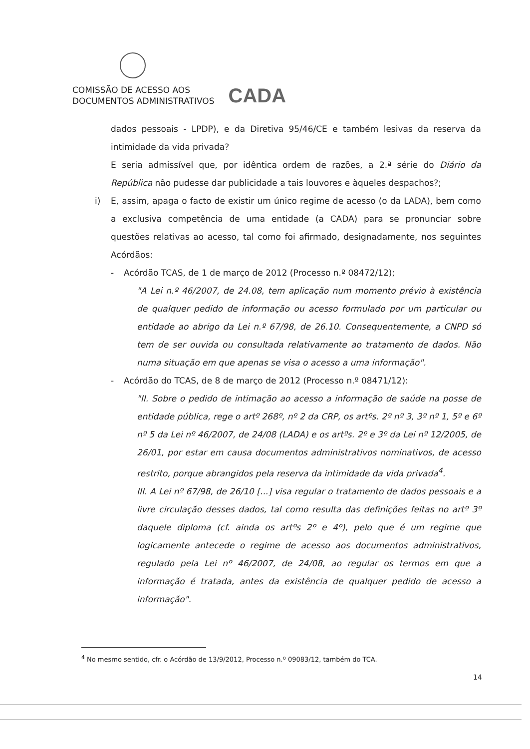COMISSÃO DE ACESSO AOS
DOCUMENTOS ADMINISTRATIVOS
CADA
dados pessoais - LPDP), e da Diretiva 95/46/CE e também lesivas da reserva da intimidade da vida privada?
E seria admissível que, por idêntica ordem de razões, a 2.ª série do Diário da República não pudesse dar publicidade a tais louvores e àqueles despachos?;
i) E, assim, apaga o facto de existir um único regime de acesso (o da LADA), bem como a exclusiva competência de uma entidade (a CADA) para se pronunciar sobre questões relativas ao acesso, tal como foi afirmado, designadamente, nos seguintes Acórdãos:
- Acórdão TCAS, de 1 de março de 2012 (Processo n.º 08472/12);
"A Lei n.º 46/2007, de 24.08, tem aplicação num momento prévio à existência de qualquer pedido de informação ou acesso formulado por um particular ou entidade ao abrigo da Lei n.º 67/98, de 26.10. Consequentemente, a CNPD só tem de ser ouvida ou consultada relativamente ao tratamento de dados. Não numa situação em que apenas se visa o acesso a uma informação".
- Acórdão do TCAS, de 8 de março de 2012 (Processo n.º 08471/12):
"II. Sobre o pedido de intimação ao acesso a informação de saúde na posse de entidade pública, rege o artº 268º, nº 2 da CRP, os artºs. 2º nº 3, 3º nº 1, 5º e 6º nº 5 da Lei nº 46/2007, de 24/08 (LADA) e os artºs. 2º e 3º da Lei nº 12/2005, de 26/01, por estar em causa documentos administrativos nominativos, de acesso restrito, porque abrangidos pela reserva da intimidade da vida privada<sup>4</sup>.
III. A Lei nº 67/98, de 26/10 [...] visa regular o tratamento de dados pessoais e a livre circulação desses dados, tal como resulta das definições feitas no artº 3º daquele diploma (cf. ainda os artºs 2º e 4º), pelo que é um regime que logicamente antecede o regime de acesso aos documentos administrativos, regulado pela Lei nº 46/2007, de 24/08, ao regular os termos em que a informação é tratada, antes da existência de qualquer pedido de acesso a informação".
<sup>4</sup> No mesmo sentido, cfr. o Acórdão de 13/9/2012, Processo n.º 09083/12, também do TCA.
14